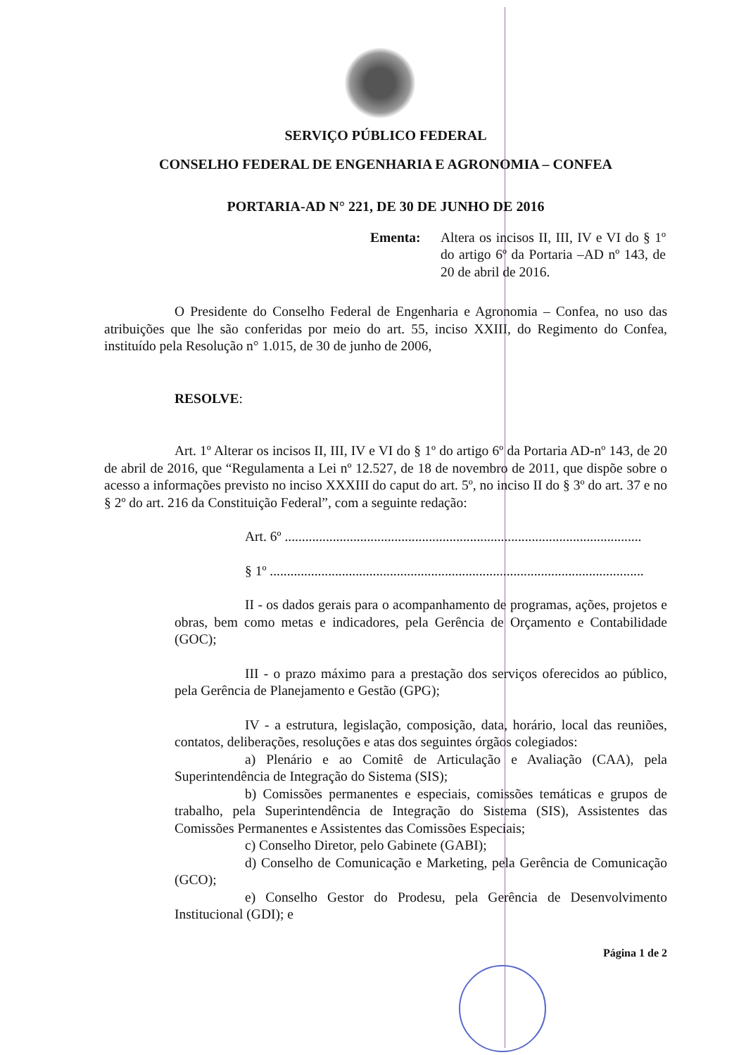SERVIÇO PÚBLICO FEDERAL
CONSELHO FEDERAL DE ENGENHARIA E AGRONOMIA – CONFEA
PORTARIA-AD N° 221, DE 30 DE JUNHO DE 2016
Ementa: Altera os incisos II, III, IV e VI do § 1º do artigo 6º da Portaria –AD nº 143, de 20 de abril de 2016.
O Presidente do Conselho Federal de Engenharia e Agronomia – Confea, no uso das atribuições que lhe são conferidas por meio do art. 55, inciso XXIII, do Regimento do Confea, instituído pela Resolução n° 1.015, de 30 de junho de 2006,
RESOLVE:
Art. 1º Alterar os incisos II, III, IV e VI do § 1º do artigo 6º da Portaria AD-nº 143, de 20 de abril de 2016, que “Regulamenta a Lei nº 12.527, de 18 de novembro de 2011, que dispõe sobre o acesso a informações previsto no inciso XXXIII do caput do art. 5º, no inciso II do § 3º do art. 37 e no § 2º do art. 216 da Constituição Federal”, com a seguinte redação:
Art. 6º ........................................................................................................
§ 1º .............................................................................................................
II - os dados gerais para o acompanhamento de programas, ações, projetos e obras, bem como metas e indicadores, pela Gerência de Orçamento e Contabilidade (GOC);
III - o prazo máximo para a prestação dos serviços oferecidos ao público, pela Gerência de Planejamento e Gestão (GPG);
IV - a estrutura, legislação, composição, data, horário, local das reuniões, contatos, deliberações, resoluções e atas dos seguintes órgãos colegiados:
a) Plenário e ao Comitê de Articulação e Avaliação (CAA), pela Superintendência de Integração do Sistema (SIS);
b) Comissões permanentes e especiais, comissões temáticas e grupos de trabalho, pela Superintendência de Integração do Sistema (SIS), Assistentes das Comissões Permanentes e Assistentes das Comissões Especiais;
c) Conselho Diretor, pelo Gabinete (GABI);
d) Conselho de Comunicação e Marketing, pela Gerência de Comunicação (GCO);
e) Conselho Gestor do Prodesu, pela Gerência de Desenvolvimento Institucional (GDI); e
Página 1 de 2